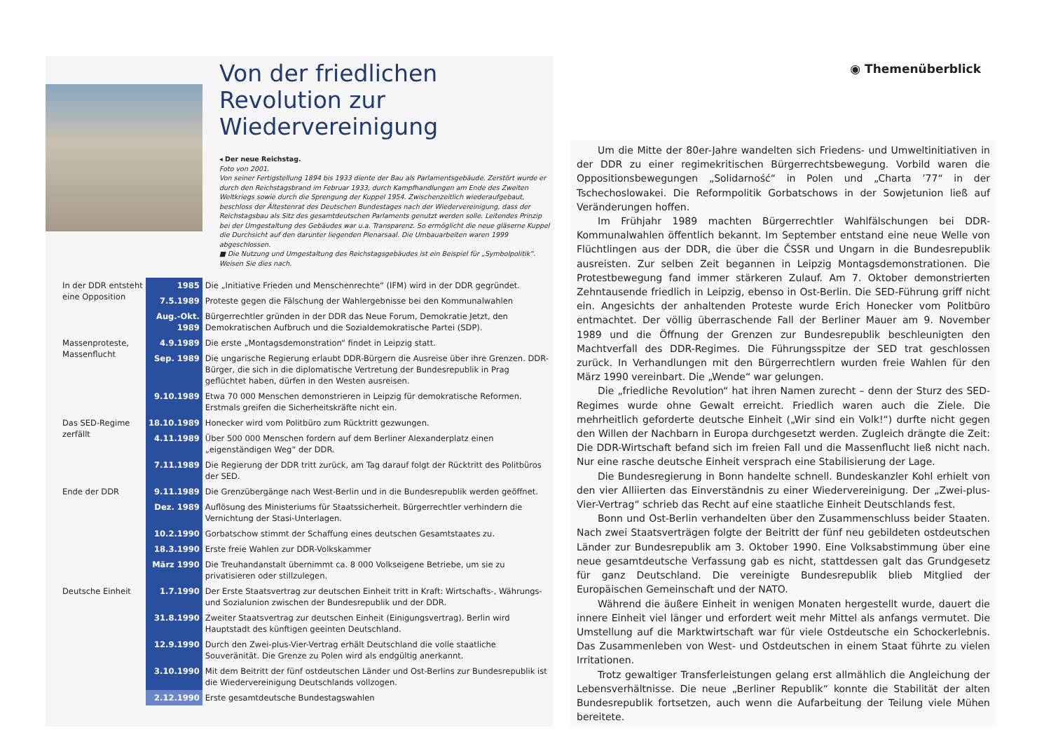◉ Themenüberblick
Von der friedlichen Revolution zur Wiedervereinigung
◂ Der neue Reichstag.
Foto von 2001.
Von seiner Fertigstellung 1894 bis 1933 diente der Bau als Parlamentsgebäude. Zerstört wurde er durch den Reichstagsbrand im Februar 1933, durch Kampfhandlungen am Ende des Zweiten Weltkriegs sowie durch die Sprengung der Kuppel 1954. Zwischenzeitlich wiederaufgebaut, beschloss der Ältestenrat des Deutschen Bundestages nach der Wiedervereinigung, dass der Reichstagsbau als Sitz des gesamtdeutschen Parlaments genutzt werden solle. Leitendes Prinzip bei der Umgestaltung des Gebäudes war u.a. Transparenz. So ermöglicht die neue gläserne Kuppel die Durchsicht auf den darunter liegenden Plenarsaal. Die Umbauarbeiten waren 1999 abgeschlossen.
■ Die Nutzung und Umgestaltung des Reichstagsgebäudes ist ein Beispiel für „Symbolpolitik“. Weisen Sie dies nach.
| In der DDR entsteht eine Opposition | 1985 | Die „Initiative Frieden und Menschenrechte“ (IFM) wird in der DDR gegründet. |
| | 7.5.1989 | Proteste gegen die Fälschung der Wahlergebnisse bei den Kommunalwahlen |
| | Aug.-Okt. 1989 | Bürgerrechtler gründen in der DDR das Neue Forum, Demokratie Jetzt, den Demokratischen Aufbruch und die Sozialdemokratische Partei (SDP). |
| Massenproteste, Massenflucht | 4.9.1989 | Die erste „Montagsdemonstration“ findet in Leipzig statt. |
| | Sep. 1989 | Die ungarische Regierung erlaubt DDR-Bürgern die Ausreise über ihre Grenzen. DDR-Bürger, die sich in die diplomatische Vertretung der Bundesrepublik in Prag geflüchtet haben, dürfen in den Westen ausreisen. |
| | 9.10.1989 | Etwa 70 000 Menschen demonstrieren in Leipzig für demokratische Reformen. Erstmals greifen die Sicherheitskräfte nicht ein. |
| Das SED-Regime zerfällt | 18.10.1989 | Honecker wird vom Politbüro zum Rücktritt gezwungen. |
| | 4.11.1989 | Über 500 000 Menschen fordern auf dem Berliner Alexanderplatz einen „eigenständigen Weg“ der DDR. |
| | 7.11.1989 | Die Regierung der DDR tritt zurück, am Tag darauf folgt der Rücktritt des Politbüros der SED. |
| Ende der DDR | 9.11.1989 | Die Grenzübergänge nach West-Berlin und in die Bundesrepublik werden geöffnet. |
| | Dez. 1989 | Auflösung des Ministeriums für Staatssicherheit. Bürgerrechtler verhindern die Vernichtung der Stasi-Unterlagen. |
| | 10.2.1990 | Gorbatschow stimmt der Schaffung eines deutschen Gesamtstaates zu. |
| | 18.3.1990 | Erste freie Wahlen zur DDR-Volkskammer |
| | März 1990 | Die Treuhandanstalt übernimmt ca. 8 000 Volkseigene Betriebe, um sie zu privatisieren oder stillzulegen. |
| Deutsche Einheit | 1.7.1990 | Der Erste Staatsvertrag zur deutschen Einheit tritt in Kraft: Wirtschafts-, Währungs- und Sozialunion zwischen der Bundesrepublik und der DDR. |
| | 31.8.1990 | Zweiter Staatsvertrag zur deutschen Einheit (Einigungsvertrag). Berlin wird Hauptstadt des künftigen geeinten Deutschland. |
| | 12.9.1990 | Durch den Zwei-plus-Vier-Vertrag erhält Deutschland die volle staatliche Souveränität. Die Grenze zu Polen wird als endgültig anerkannt. |
| | 3.10.1990 | Mit dem Beitritt der fünf ostdeutschen Länder und Ost-Berlins zur Bundesrepublik ist die Wiedervereinigung Deutschlands vollzogen. |
| | 2.12.1990 | Erste gesamtdeutsche Bundestagswahlen |
Um die Mitte der 80er-Jahre wandelten sich Friedens- und Umweltinitiativen in der DDR zu einer regimekritischen Bürgerrechtsbewegung. Vorbild waren die Oppositionsbewegungen „Solidarność“ in Polen und „Charta ’77“ in der Tschechoslowakei. Die Reformpolitik Gorbatschows in der Sowjetunion ließ auf Veränderungen hoffen.
Im Frühjahr 1989 machten Bürgerrechtler Wahlfälschungen bei DDR-Kommunalwahlen öffentlich bekannt. Im September entstand eine neue Welle von Flüchtlingen aus der DDR, die über die ČSSR und Ungarn in die Bundesrepublik ausreisten. Zur selben Zeit begannen in Leipzig Montagsdemonstrationen. Die Protestbewegung fand immer stärkeren Zulauf. Am 7. Oktober demonstrierten Zehntausende friedlich in Leipzig, ebenso in Ost-Berlin. Die SED-Führung griff nicht ein. Angesichts der anhaltenden Proteste wurde Erich Honecker vom Politbüro entmachtet. Der völlig überraschende Fall der Berliner Mauer am 9. November 1989 und die Öffnung der Grenzen zur Bundesrepublik beschleunigten den Machtverfall des DDR-Regimes. Die Führungsspitze der SED trat geschlossen zurück. In Verhandlungen mit den Bürgerrechtlern wurden freie Wahlen für den März 1990 vereinbart. Die „Wende“ war gelungen.
Die „friedliche Revolution“ hat ihren Namen zurecht – denn der Sturz des SED-Regimes wurde ohne Gewalt erreicht. Friedlich waren auch die Ziele. Die mehrheitlich geforderte deutsche Einheit („Wir sind ein Volk!“) durfte nicht gegen den Willen der Nachbarn in Europa durchgesetzt werden. Zugleich drängte die Zeit: Die DDR-Wirtschaft befand sich im freien Fall und die Massenflucht ließ nicht nach. Nur eine rasche deutsche Einheit versprach eine Stabilisierung der Lage.
Die Bundesregierung in Bonn handelte schnell. Bundeskanzler Kohl erhielt von den vier Alliierten das Einverständnis zu einer Wiedervereinigung. Der „Zwei-plus-Vier-Vertrag“ schrieb das Recht auf eine staatliche Einheit Deutschlands fest.
Bonn und Ost-Berlin verhandelten über den Zusammenschluss beider Staaten. Nach zwei Staatsverträgen folgte der Beitritt der fünf neu gebildeten ostdeutschen Länder zur Bundesrepublik am 3. Oktober 1990. Eine Volksabstimmung über eine neue gesamtdeutsche Verfassung gab es nicht, stattdessen galt das Grundgesetz für ganz Deutschland. Die vereinigte Bundesrepublik blieb Mitglied der Europäischen Gemeinschaft und der NATO.
Während die äußere Einheit in wenigen Monaten hergestellt wurde, dauert die innere Einheit viel länger und erfordert weit mehr Mittel als anfangs vermutet. Die Umstellung auf die Marktwirtschaft war für viele Ostdeutsche ein Schockerlebnis. Das Zusammenleben von West- und Ostdeutschen in einem Staat führte zu vielen Irritationen.
Trotz gewaltiger Transferleistungen gelang erst allmählich die Angleichung der Lebensverhältnisse. Die neue „Berliner Republik“ konnte die Stabilität der alten Bundesrepublik fortsetzen, auch wenn die Aufarbeitung der Teilung viele Mühen bereitete.